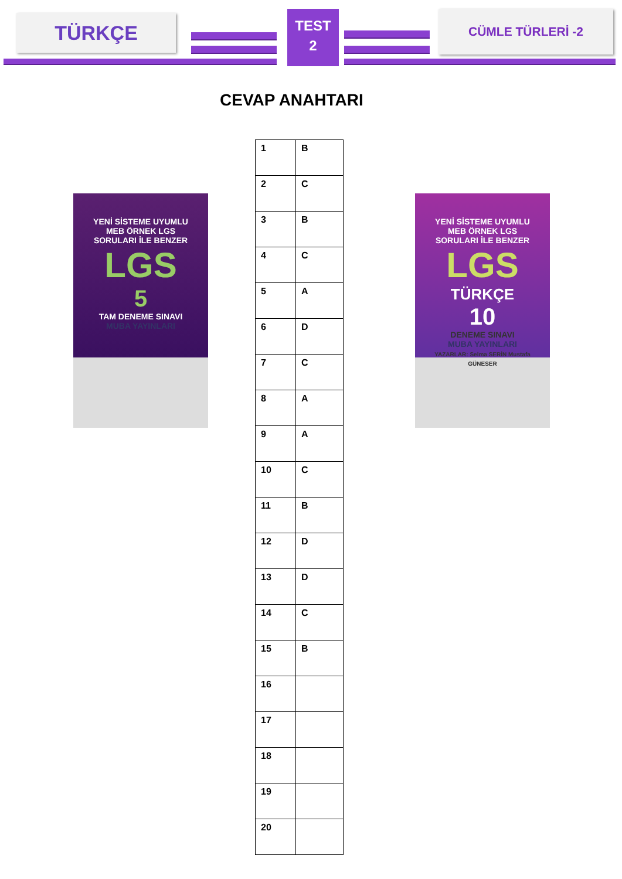TÜRKÇE
TEST
2
CÜMLE TÜRLERİ -2
CEVAP ANAHTARI
YENİ SİSTEME UYUMLU MEB ÖRNEK LGS SORULARI İLE BENZER
LGS
5
TAM DENEME SINAVI
MUBA YAYINLARI
YENİ SİSTEME UYUMLU MEB ÖRNEK LGS SORULARI İLE BENZER
LGS
TÜRKÇE
10
DENEME SINAVI
MUBA YAYINLARI
YAZARLAR: Selma SERİN Mustafa GÜNESER
| 1 | B |
| 2 | C |
| 3 | B |
| 4 | C |
| 5 | A |
| 6 | D |
| 7 | C |
| 8 | A |
| 9 | A |
| 10 | C |
| 11 | B |
| 12 | D |
| 13 | D |
| 14 | C |
| 15 | B |
| 16 | |
| 17 | |
| 18 | |
| 19 | |
| 20 | |